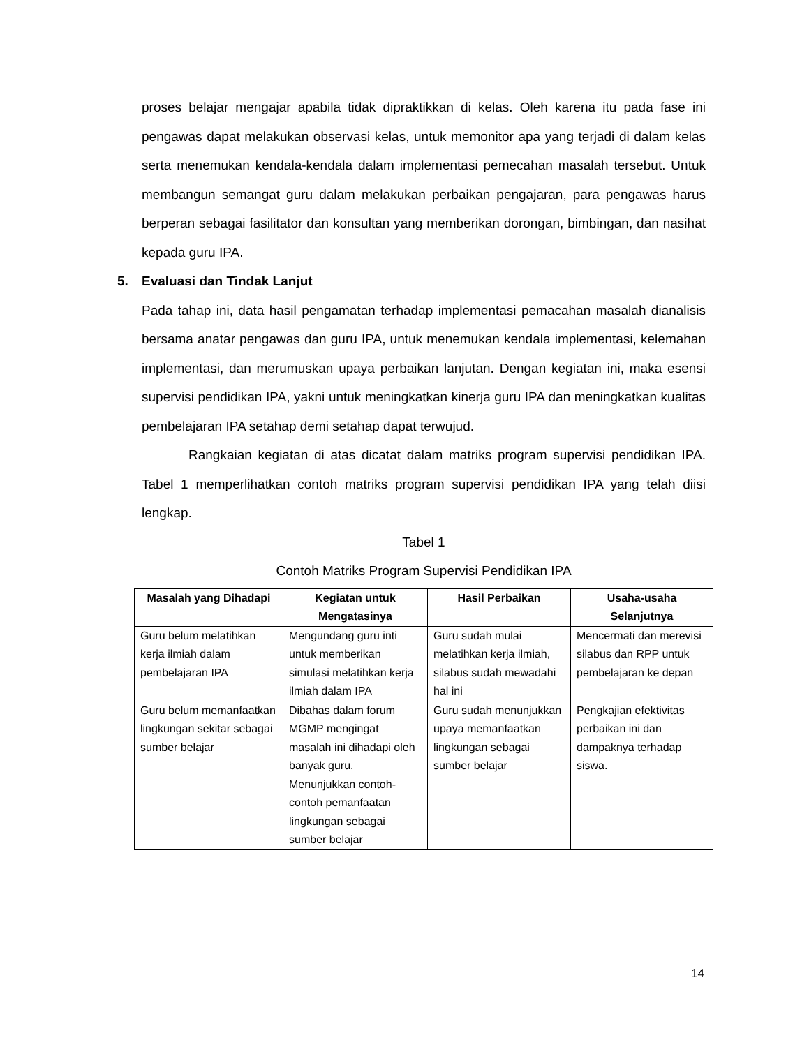proses belajar mengajar apabila tidak dipraktikkan di kelas. Oleh karena itu pada fase ini pengawas dapat melakukan observasi kelas, untuk memonitor apa yang terjadi di dalam kelas serta menemukan kendala-kendala dalam implementasi pemecahan masalah tersebut. Untuk membangun semangat guru dalam melakukan perbaikan pengajaran, para pengawas harus berperan sebagai fasilitator dan konsultan yang memberikan dorongan, bimbingan, dan nasihat kepada guru IPA.
5. Evaluasi dan Tindak Lanjut
Pada tahap ini, data hasil pengamatan terhadap implementasi pemacahan masalah dianalisis bersama anatar pengawas dan guru IPA, untuk menemukan kendala implementasi, kelemahan implementasi, dan merumuskan upaya perbaikan lanjutan. Dengan kegiatan ini, maka esensi supervisi pendidikan IPA, yakni untuk meningkatkan kinerja guru IPA dan meningkatkan kualitas pembelajaran IPA setahap demi setahap dapat terwujud.
Rangkaian kegiatan di atas dicatat dalam matriks program supervisi pendidikan IPA. Tabel 1 memperlihatkan contoh matriks program supervisi pendidikan IPA yang telah diisi lengkap.
Tabel 1
Contoh Matriks Program Supervisi Pendidikan IPA
| Masalah yang Dihadapi | Kegiatan untuk Mengatasinya | Hasil Perbaikan | Usaha-usaha Selanjutnya |
| --- | --- | --- | --- |
| Guru belum melatihkan kerja ilmiah dalam pembelajaran IPA | Mengundang guru inti untuk memberikan simulasi melatihkan kerja ilmiah dalam IPA | Guru sudah mulai melatihkan kerja ilmiah, silabus sudah mewadahi hal ini | Mencermati dan merevisi silabus dan RPP untuk pembelajaran ke depan |
| Guru belum memanfaatkan lingkungan sekitar sebagai sumber belajar | Dibahas dalam forum MGMP mengingat masalah ini dihadapi oleh banyak guru. Menunjukkan contoh-contoh pemanfaatan lingkungan sebagai sumber belajar | Guru sudah menunjukkan upaya memanfaatkan lingkungan sebagai sumber belajar | Pengkajian efektivitas perbaikan ini dan dampaknya terhadap siswa. |
14